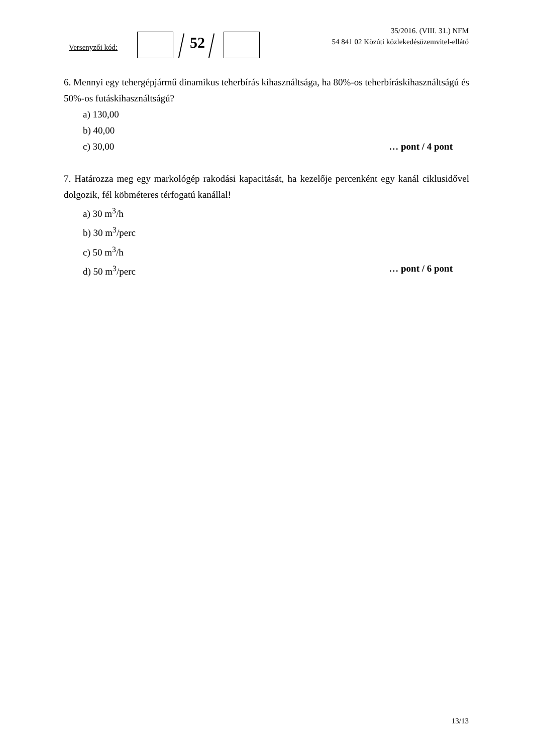Versenyzői kód: 52
35/2016. (VIII. 31.) NFM
54 841 02 Közúti közlekedésüzemvitel-ellátó
6. Mennyi egy tehergépjármű dinamikus teherbírás kihasználtsága, ha 80%-os teherbíráskihasználtságú és 50%-os futáskihasználtságú?
a) 130,00
b) 40,00
c) 30,00 … pont / 4 pont
7. Határozza meg egy markológép rakodási kapacitását, ha kezelője percenként egy kanál ciklusidővel dolgozik, fél köbméteres térfogatú kanállal!
a) 30 m<sup>3</sup>/h
b) 30 m<sup>3</sup>/perc
c) 50 m<sup>3</sup>/h
d) 50 m<sup>3</sup>/perc … pont / 6 pont
13/13